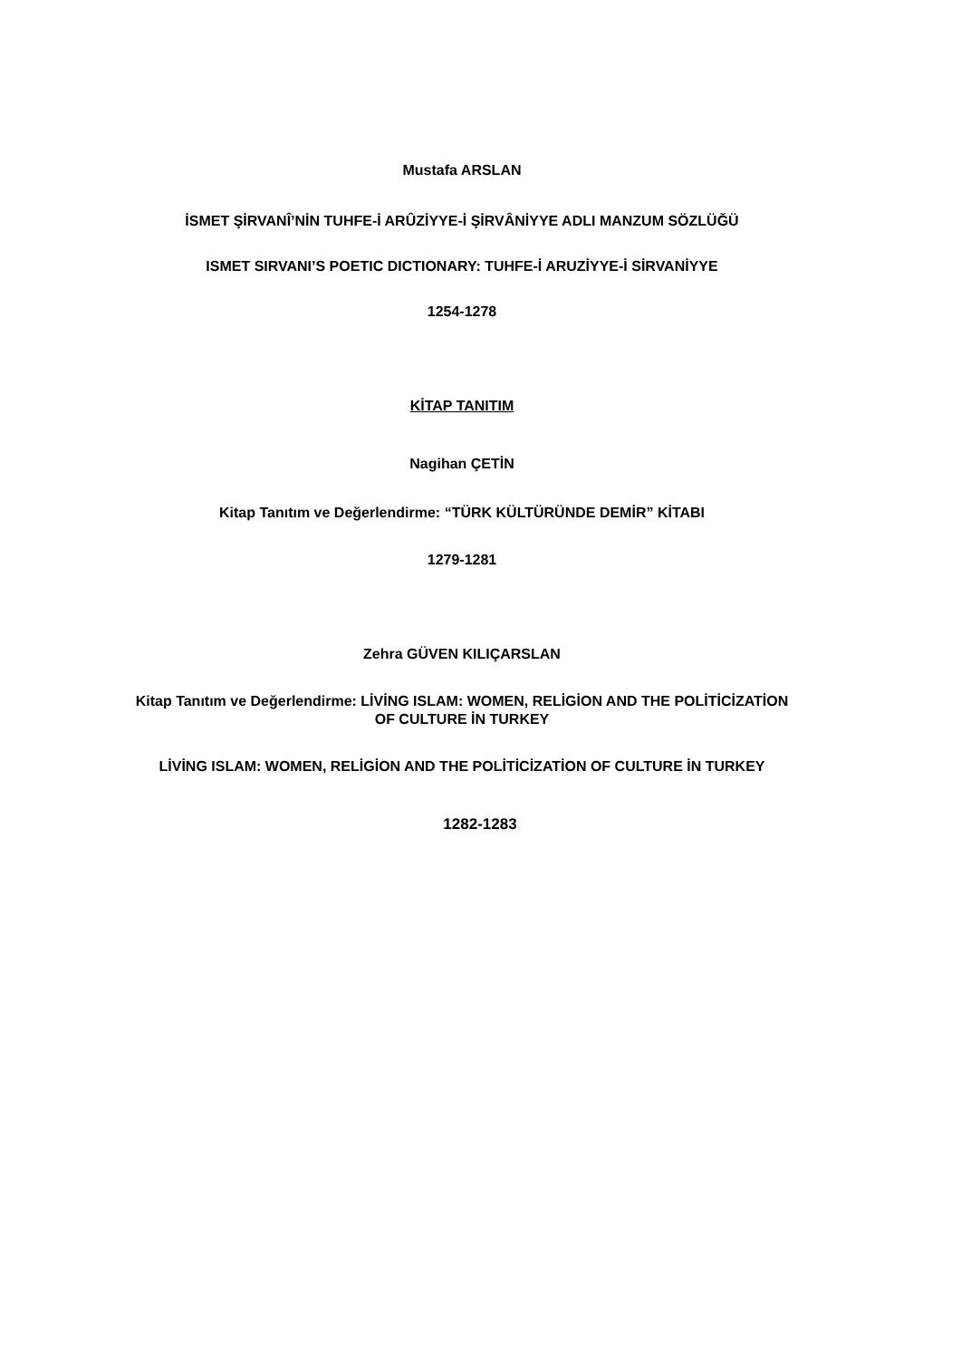Mustafa ARSLAN
İSMET ŞİRVANÎ’NİN TUHFE-İ ARÛZİYYE-İ ŞİRVÂNİYYE ADLI MANZUM SÖZLÜĞÜ
ISMET SIRVANI’S POETIC DICTIONARY: TUHFE-İ ARUZİYYE-İ SİRVANİYYE
1254-1278
KİTAP TANITIM
Nagihan ÇETİN
Kitap Tanıtım ve Değerlendirme: “TÜRK KÜLTÜRÜNDE DEMİR” KİTABI
1279-1281
Zehra GÜVEN KILIÇARSLAN
Kitap Tanıtım ve Değerlendirme: LİVİNG ISLAM: WOMEN, RELİGİON AND THE POLİTİCİZATİON
OF CULTURE İN TURKEY
LİVİNG ISLAM: WOMEN, RELİGİON AND THE POLİTİCİZATİON OF CULTURE İN TURKEY
1282-1283